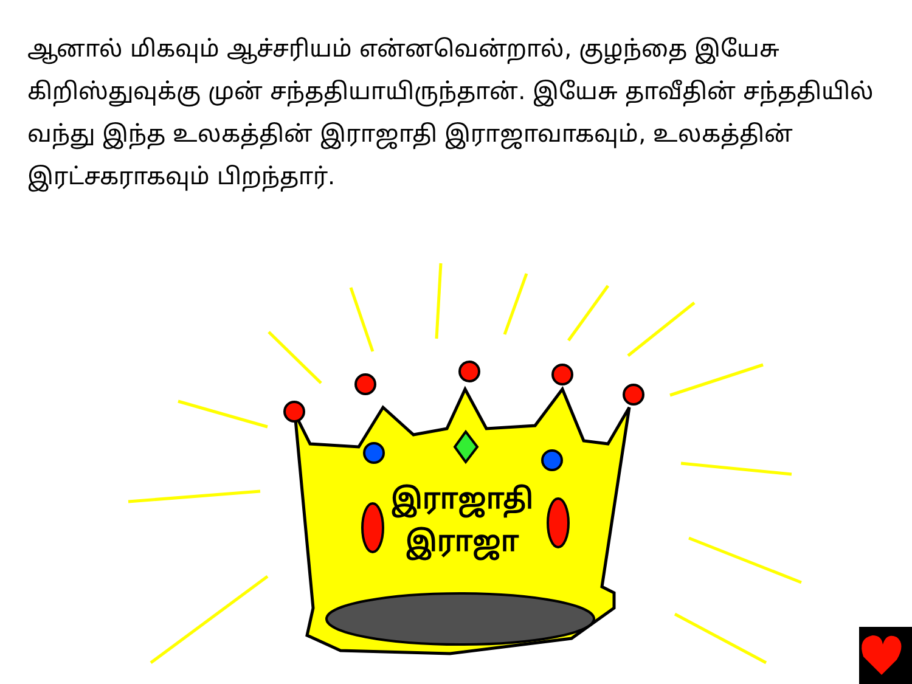ஆனால் மிகவும் ஆச்சரியம் என்னவென்றால், குழந்தை இயேசு கிறிஸ்துவுக்கு முன் சந்ததியாயிருந்தான். இயேசு தாவீதின் சந்ததியில் வந்து இந்த உலகத்தின் இராஜாதி இராஜாவாகவும், உலகத்தின் இரட்சகராகவும் பிறந்தார்.
இராஜாதி
இராஜா